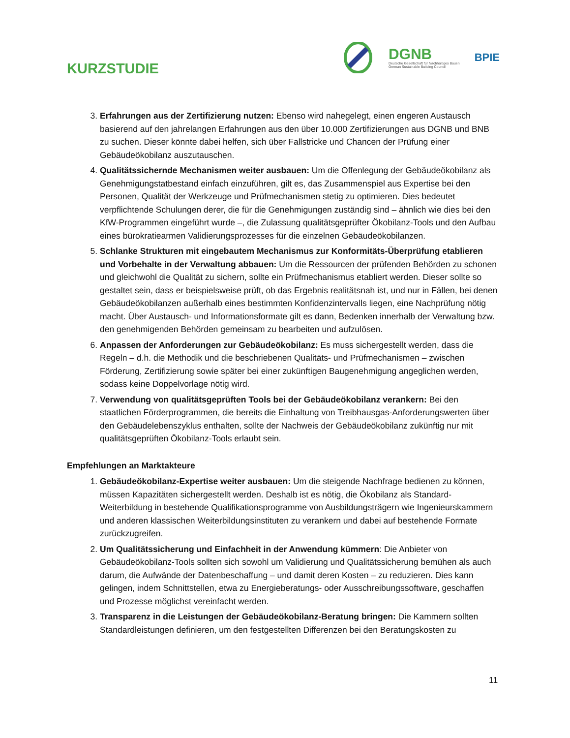KURZSTUDIE
DGNB
Deutsche Gesellschaft für Nachhaltiges Bauen
German Sustainable Building Council
BPIE
3. Erfahrungen aus der Zertifizierung nutzen: Ebenso wird nahegelegt, einen engeren Austausch basierend auf den jahrelangen Erfahrungen aus den über 10.000 Zertifizierungen aus DGNB und BNB zu suchen. Dieser könnte dabei helfen, sich über Fallstricke und Chancen der Prüfung einer Gebäudeökobilanz auszutauschen.
4. Qualitätssichernde Mechanismen weiter ausbauen: Um die Offenlegung der Gebäudeökobilanz als Genehmigungstatbestand einfach einzuführen, gilt es, das Zusammenspiel aus Expertise bei den Personen, Qualität der Werkzeuge und Prüfmechanismen stetig zu optimieren. Dies bedeutet verpflichtende Schulungen derer, die für die Genehmigungen zuständig sind – ähnlich wie dies bei den KfW-Programmen eingeführt wurde –, die Zulassung qualitätsgeprüfter Ökobilanz-Tools und den Aufbau eines bürokratiearmen Validierungsprozesses für die einzelnen Gebäudeökobilanzen.
5. Schlanke Strukturen mit eingebautem Mechanismus zur Konformitäts-Überprüfung etablieren und Vorbehalte in der Verwaltung abbauen: Um die Ressourcen der prüfenden Behörden zu schonen und gleichwohl die Qualität zu sichern, sollte ein Prüfmechanismus etabliert werden. Dieser sollte so gestaltet sein, dass er beispielsweise prüft, ob das Ergebnis realitätsnah ist, und nur in Fällen, bei denen Gebäudeökobilanzen außerhalb eines bestimmten Konfidenzintervalls liegen, eine Nachprüfung nötig macht. Über Austausch- und Informationsformate gilt es dann, Bedenken innerhalb der Verwaltung bzw. den genehmigenden Behörden gemeinsam zu bearbeiten und aufzulösen.
6. Anpassen der Anforderungen zur Gebäudeökobilanz: Es muss sichergestellt werden, dass die Regeln – d.h. die Methodik und die beschriebenen Qualitäts- und Prüfmechanismen – zwischen Förderung, Zertifizierung sowie später bei einer zukünftigen Baugenehmigung angeglichen werden, sodass keine Doppelvorlage nötig wird.
7. Verwendung von qualitätsgeprüften Tools bei der Gebäudeökobilanz verankern: Bei den staatlichen Förderprogrammen, die bereits die Einhaltung von Treibhausgas-Anforderungswerten über den Gebäudelebenszyklus enthalten, sollte der Nachweis der Gebäudeökobilanz zukünftig nur mit qualitätsgeprüften Ökobilanz-Tools erlaubt sein.
Empfehlungen an Marktakteure
1. Gebäudeökobilanz-Expertise weiter ausbauen: Um die steigende Nachfrage bedienen zu können, müssen Kapazitäten sichergestellt werden. Deshalb ist es nötig, die Ökobilanz als Standard-Weiterbildung in bestehende Qualifikationsprogramme von Ausbildungsträgern wie Ingenieurskammern und anderen klassischen Weiterbildungsinstituten zu verankern und dabei auf bestehende Formate zurückzugreifen.
2. Um Qualitätssicherung und Einfachheit in der Anwendung kümmern: Die Anbieter von Gebäudeökobilanz-Tools sollten sich sowohl um Validierung und Qualitätssicherung bemühen als auch darum, die Aufwände der Datenbeschaffung – und damit deren Kosten – zu reduzieren. Dies kann gelingen, indem Schnittstellen, etwa zu Energieberatungs- oder Ausschreibungssoftware, geschaffen und Prozesse möglichst vereinfacht werden.
3. Transparenz in die Leistungen der Gebäudeökobilanz-Beratung bringen: Die Kammern sollten Standardleistungen definieren, um den festgestellten Differenzen bei den Beratungskosten zu
11